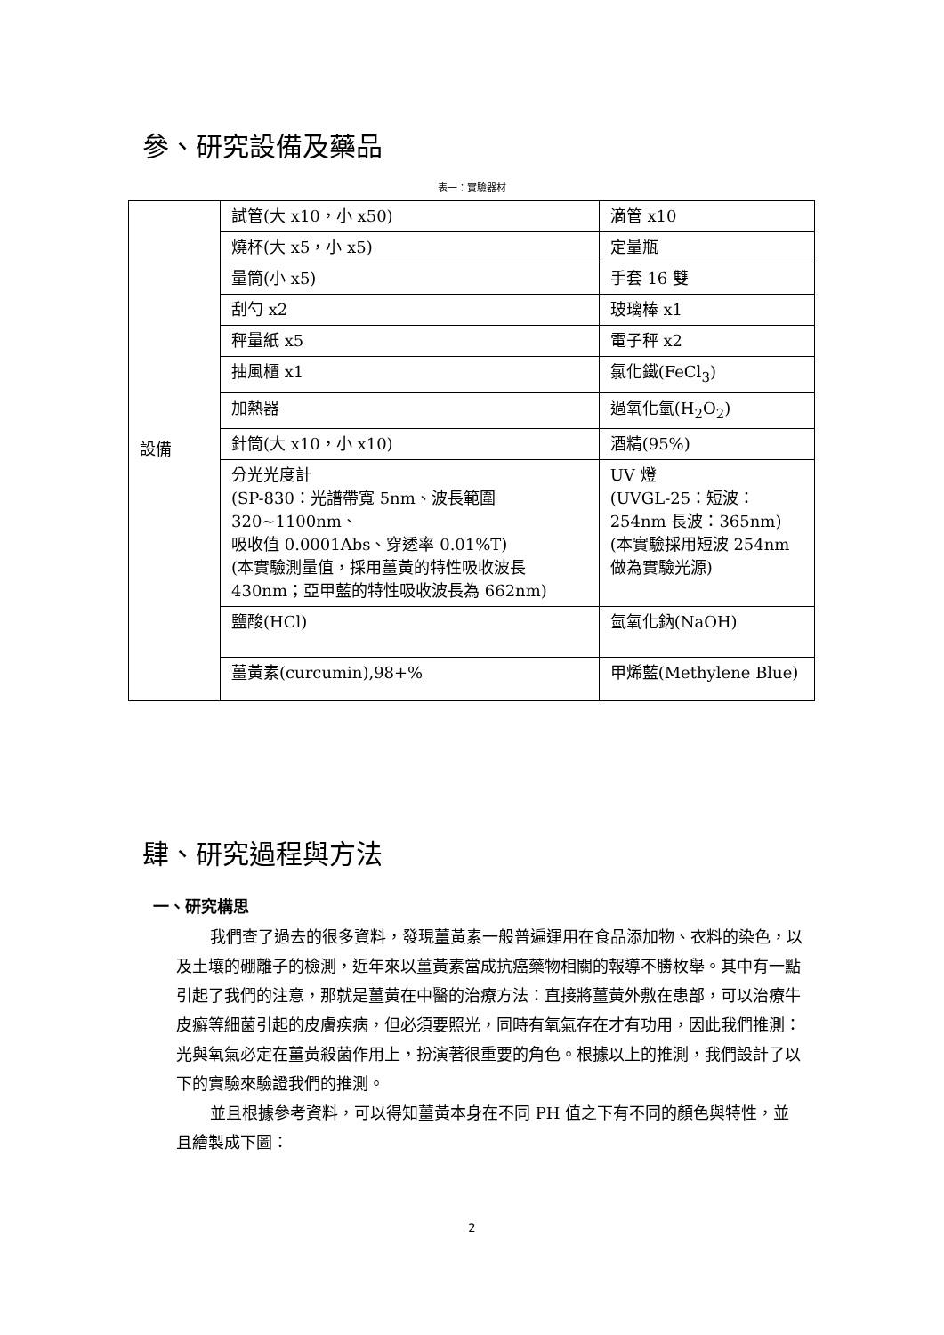參、研究設備及藥品
表一：實驗器材
| 設備 | 試管(大 x10，小 x50) | 滴管 x10 |
| | 燒杯(大 x5，小 x5) | 定量瓶 |
| | 量筒(小 x5) | 手套 16 雙 |
| | 刮勺 x2 | 玻璃棒 x1 |
| | 秤量紙 x5 | 電子秤 x2 |
| | 抽風櫃 x1 | 氯化鐵(FeCl<sub>3</sub>) |
| | 加熱器 | 過氧化氫(H<sub>2</sub>O<sub>2</sub>) |
| | 針筒(大 x10，小 x10) | 酒精(95%) |
| | 分光光度計 (SP-830：光譜帶寬 5nm、波長範圍 320~1100nm、 吸收值 0.0001Abs、穿透率 0.01%T) (本實驗測量值，採用薑黃的特性吸收波長 430nm；亞甲藍的特性吸收波長為 662nm) | UV 燈 (UVGL-25：短波：254nm 長波：365nm) (本實驗採用短波 254nm 做為實驗光源) |
| | 鹽酸(HCl) | 氫氧化鈉(NaOH) |
| | 薑黃素(curcumin),98+% | 甲烯藍(Methylene Blue) |
肆、研究過程與方法
一、研究構思
我們查了過去的很多資料，發現薑黃素一般普遍運用在食品添加物、衣料的染色，以及土壤的硼離子的檢測，近年來以薑黃素當成抗癌藥物相關的報導不勝枚舉。其中有一點引起了我們的注意，那就是薑黃在中醫的治療方法：直接將薑黃外敷在患部，可以治療牛皮癬等細菌引起的皮膚疾病，但必須要照光，同時有氧氣存在才有功用，因此我們推測：光與氧氣必定在薑黃殺菌作用上，扮演著很重要的角色。根據以上的推測，我們設計了以下的實驗來驗證我們的推測。
並且根據參考資料，可以得知薑黃本身在不同 PH 值之下有不同的顏色與特性，並且繪製成下圖：
2